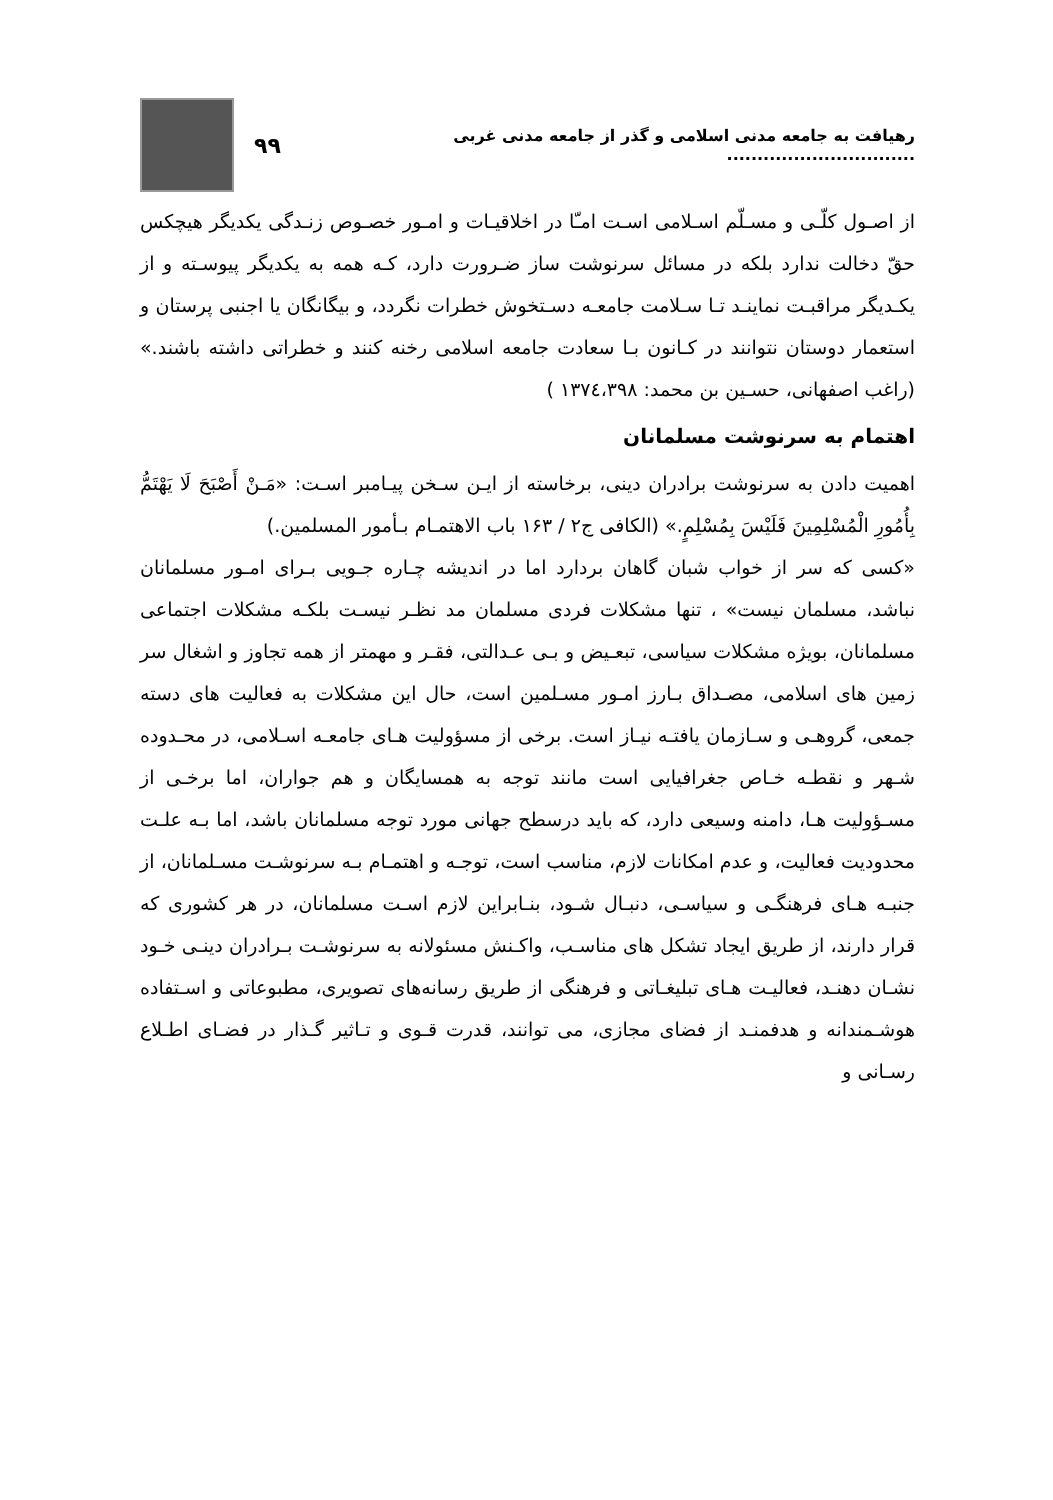رهیافت به جامعه مدنی اسلامی و گذر از جامعه مدنی غربی ...............................
۹۹
از اصـول کلّـی و مسـلّم اسـلامی اسـت امـّا در اخلاقیـات و امـور خصـوص زنـدگی یکدیگر هیچکس حقّ دخالت ندارد بلکه در مسائل سرنوشت ساز ضـرورت دارد، کـه همه به یکدیگر پیوسـته و از یکـدیگر مراقبـت نماینـد تـا سـلامت جامعـه دسـتخوش خطرات نگردد، و بیگانگان یا اجنبی پرستان و استعمار دوستان نتوانند در کـانون بـا سعادت جامعه اسلامی رخنه کنند و خطراتی داشته باشند.» (راغب اصفهانی، حسـین بن محمد: ۱۳۷٤،۳۹۸ )
اهتمام به سرنوشت مسلمانان
اهمیت دادن به سرنوشت برادران دینی، برخاسته از ایـن سـخن پیـامبر اسـت: «مَـنْ أَصْبَحَ لَا یَهْتَمُّ بِأُمُورِ الْمُسْلِمِینَ فَلَیْسَ بِمُسْلِمٍ.» (الکافی ج۲ / ۱۶۳ باب الاهتمـام بـأمور المسلمین.)
«کسی که سر از خواب شبان گاهان بردارد اما در اندیشه چـاره جـویی بـرای امـور مسلمانان نباشد، مسلمان نیست» ، تنها مشکلات فردی مسلمان مد نظـر نیسـت بلکـه مشکلات اجتماعی مسلمانان، بویژه مشکلات سیاسی، تبعـیض و بـی عـدالتی، فقـر و مهمتر از همه تجاوز و اشغال سر زمین های اسلامی، مصـداق بـارز امـور مسـلمین است، حال این مشکلات به فعالیت های دسته جمعی، گروهـی و سـازمان یافتـه نیـاز است. برخی از مسؤولیت هـای جامعـه اسـلامی، در محـدوده شـهر و نقطـه خـاص جغرافیایی است مانند توجه به همسایگان و هم جواران، اما برخـی از مسـؤولیت هـا، دامنه وسیعی دارد، که باید درسطح جهانی مورد توجه مسلمانان باشد، اما بـه علـت محدودیت فعالیت، و عدم امکانات لازم، مناسب است، توجـه و اهتمـام بـه سرنوشـت مسـلمانان، از جنبـه هـای فرهنگـی و سیاسـی، دنبـال شـود، بنـابراین لازم اسـت مسلمانان، در هر کشوری که قرار دارند، از طریق ایجاد تشکل های مناسـب، واکـنش مسئولانه به سرنوشـت بـرادران دینـی خـود نشـان دهنـد، فعالیـت هـای تبلیغـاتی و فرهنگی از طریق رسانه‌های تصویری، مطبوعاتی و اسـتفاده هوشـمندانه و هدفمنـد از فضای مجازی، می توانند، قدرت قـوی و تـاثیر گـذار در فضـای اطـلاع رسـانی و